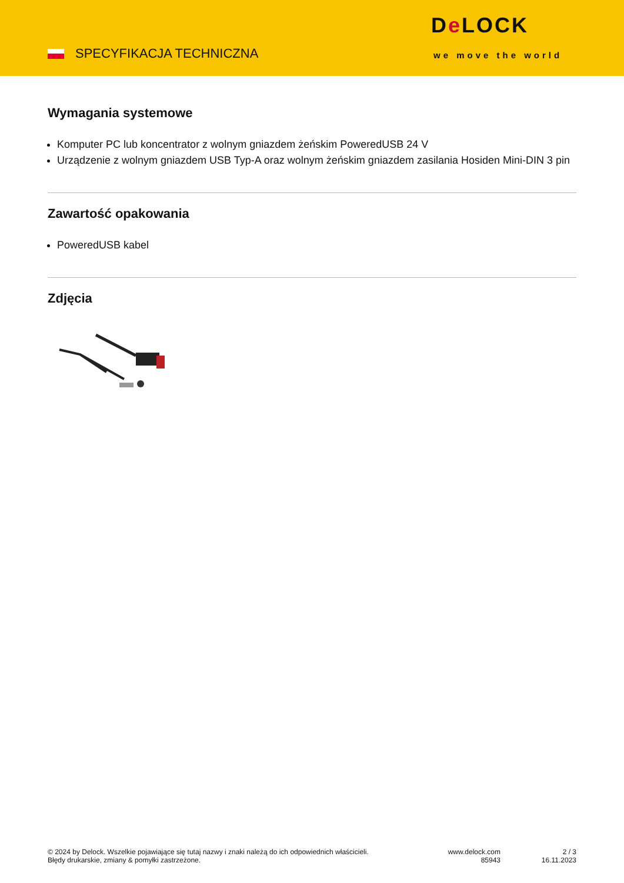SPECYFIKACJA TECHNICZNA
De LOCK
we move the world
Wymagania systemowe
Komputer PC lub koncentrator z wolnym gniazdem żeńskim PoweredUSB 24 V
Urządzenie z wolnym gniazdem USB Typ-A oraz wolnym żeńskim gniazdem zasilania Hosiden Mini-DIN 3 pin
Zawartość opakowania
PoweredUSB kabel
Zdjęcia
© 2024 by Delock. Wszelkie pojawiające się tutaj nazwy i znaki należą do ich odpowiednich właścicieli. Błędy drukarskie, zmiany & pomyłki zastrzeżone.
www.delock.com
85943
2 / 3
16.11.2023